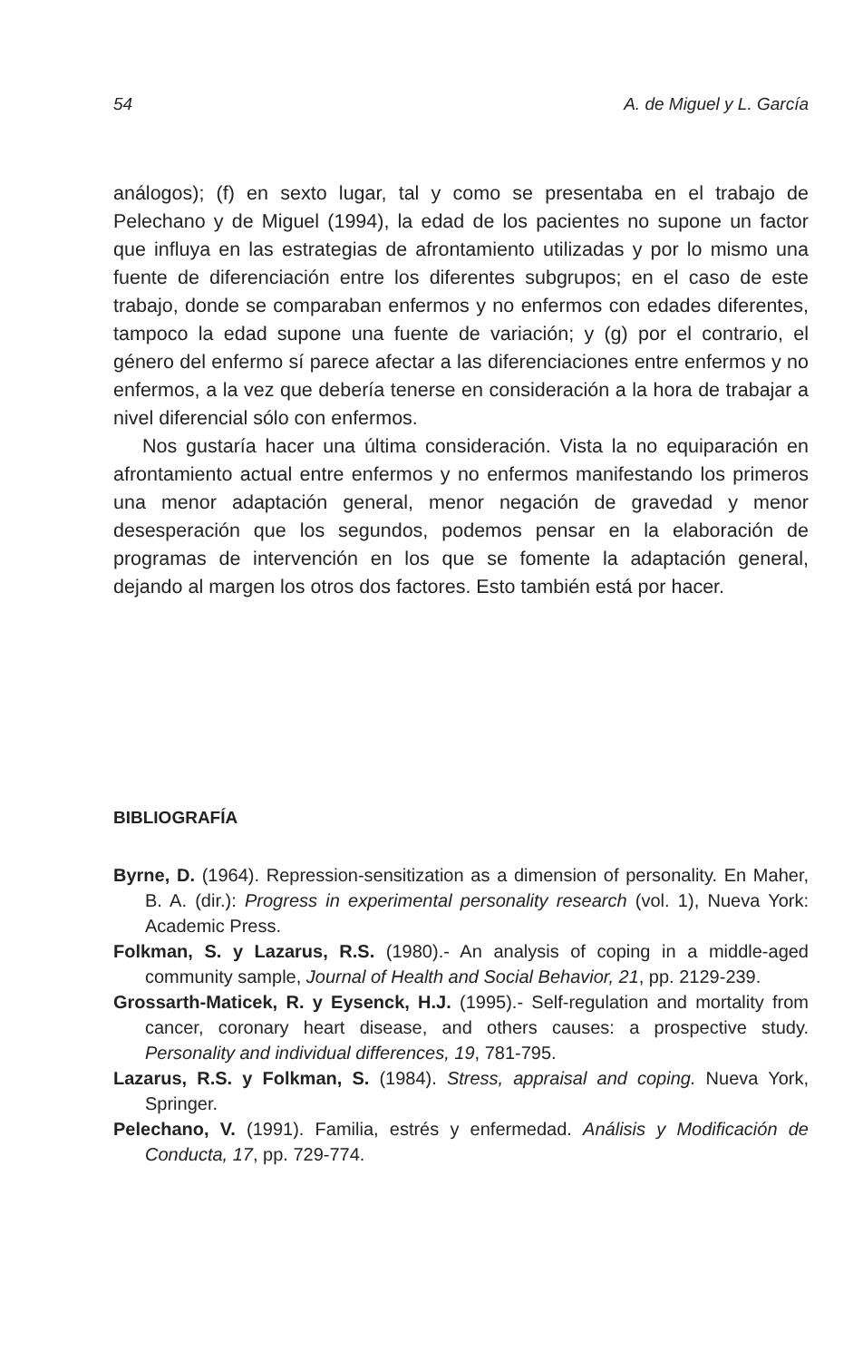54 A. de Miguel y L. García
análogos); (f) en sexto lugar, tal y como se presentaba en el trabajo de Pelechano y de Miguel (1994), la edad de los pacientes no supone un factor que influya en las estrategias de afrontamiento utilizadas y por lo mismo una fuente de diferenciación entre los diferentes subgrupos; en el caso de este trabajo, donde se comparaban enfermos y no enfermos con edades diferentes, tampoco la edad supone una fuente de variación; y (g) por el contrario, el género del enfermo sí parece afectar a las diferenciaciones entre enfermos y no enfermos, a la vez que debería tenerse en consideración a la hora de trabajar a nivel diferencial sólo con enfermos.
Nos gustaría hacer una última consideración. Vista la no equiparación en afrontamiento actual entre enfermos y no enfermos manifestando los primeros una menor adaptación general, menor negación de gravedad y menor desesperación que los segundos, podemos pensar en la elaboración de programas de intervención en los que se fomente la adaptación general, dejando al margen los otros dos factores. Esto también está por hacer.
BIBLIOGRAFÍA
Byrne, D. (1964). Repression-sensitization as a dimension of personality. En Maher, B. A. (dir.): Progress in experimental personality research (vol. 1), Nueva York: Academic Press.
Folkman, S. y Lazarus, R.S. (1980).- An analysis of coping in a middle-aged community sample, Journal of Health and Social Behavior, 21, pp. 2129-239.
Grossarth-Maticek, R. y Eysenck, H.J. (1995).- Self-regulation and mortality from cancer, coronary heart disease, and others causes: a prospective study. Personality and individual differences, 19, 781-795.
Lazarus, R.S. y Folkman, S. (1984). Stress, appraisal and coping. Nueva York, Springer.
Pelechano, V. (1991). Familia, estrés y enfermedad. Análisis y Modificación de Conducta, 17, pp. 729-774.